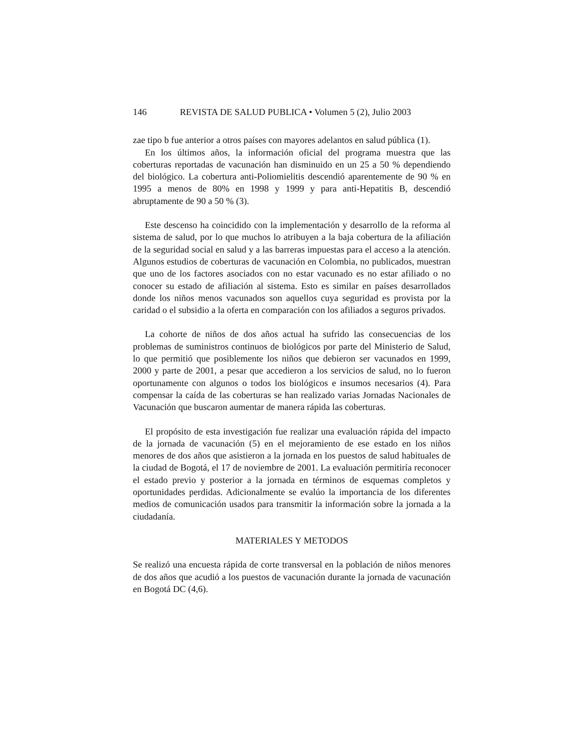146 REVISTA DE SALUD PUBLICA • Volumen 5 (2), Julio 2003
zae tipo b fue anterior a otros países con mayores adelantos en salud pública (1).
En los últimos años, la información oficial del programa muestra que las coberturas reportadas de vacunación han disminuido en un 25 a 50 % dependiendo del biológico. La cobertura anti-Poliomielitis descendió aparentemente de 90 % en 1995 a menos de 80% en 1998 y 1999 y para anti-Hepatitis B, descendió abruptamente de 90 a 50 % (3).
Este descenso ha coincidido con la implementación y desarrollo de la reforma al sistema de salud, por lo que muchos lo atribuyen a la baja cobertura de la afiliación de la seguridad social en salud y a las barreras impuestas para el acceso a la atención. Algunos estudios de coberturas de vacunación en Colombia, no publicados, muestran que uno de los factores asociados con no estar vacunado es no estar afiliado o no conocer su estado de afiliación al sistema. Esto es similar en países desarrollados donde los niños menos vacunados son aquellos cuya seguridad es provista por la caridad o el subsidio a la oferta en comparación con los afiliados a seguros privados.
La cohorte de niños de dos años actual ha sufrido las consecuencias de los problemas de suministros continuos de biológicos por parte del Ministerio de Salud, lo que permitió que posiblemente los niños que debieron ser vacunados en 1999, 2000 y parte de 2001, a pesar que accedieron a los servicios de salud, no lo fueron oportunamente con algunos o todos los biológicos e insumos necesarios (4). Para compensar la caída de las coberturas se han realizado varias Jornadas Nacionales de Vacunación que buscaron aumentar de manera rápida las coberturas.
El propósito de esta investigación fue realizar una evaluación rápida del impacto de la jornada de vacunación (5) en el mejoramiento de ese estado en los niños menores de dos años que asistieron a la jornada en los puestos de salud habituales de la ciudad de Bogotá, el 17 de noviembre de 2001. La evaluación permitiría reconocer el estado previo y posterior a la jornada en términos de esquemas completos y oportunidades perdidas. Adicionalmente se evalúo la importancia de los diferentes medios de comunicación usados para transmitir la información sobre la jornada a la ciudadanía.
MATERIALES Y METODOS
Se realizó una encuesta rápida de corte transversal en la población de niños menores de dos años que acudió a los puestos de vacunación durante la jornada de vacunación en Bogotá DC (4,6).